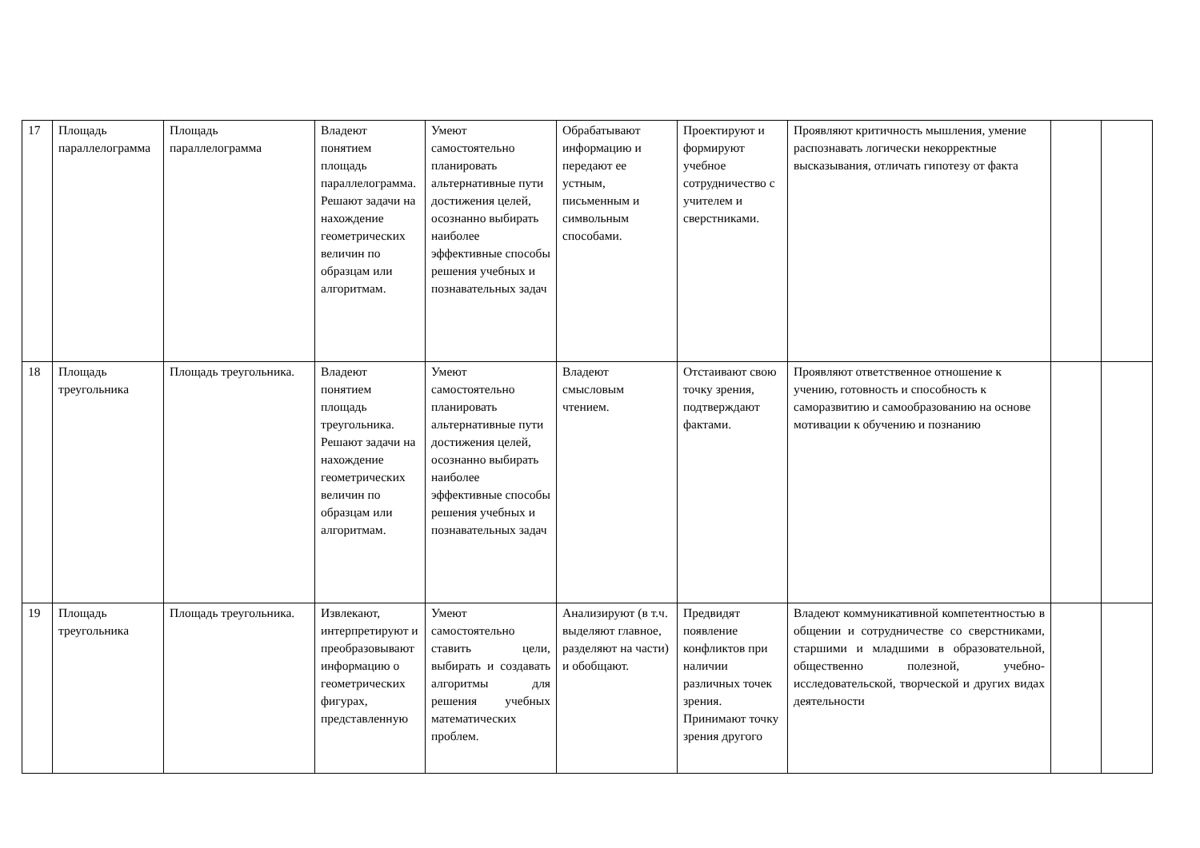| 17 | Площадь параллелограмма | Площадь параллелограмма | Владеют понятием площадь параллелограмма. Решают задачи на нахождение геометрических величин по образцам или алгоритмам. | Умеют самостоятельно планировать альтернативные пути достижения целей, осознанно выбирать наиболее эффективные способы решения учебных и познавательных задач | Обрабатывают информацию и передают ее устным, письменным и символьным способами. | Проектируют и формируют учебное сотрудничество с учителем и сверстниками. | Проявляют критичность мышления, умение распознавать логически некорректные высказывания, отличать гипотезу от факта | | |
| 18 | Площадь треугольника | Площадь треугольника. | Владеют понятием площадь треугольника. Решают задачи на нахождение геометрических величин по образцам или алгоритмам. | Умеют самостоятельно планировать альтернативные пути достижения целей, осознанно выбирать наиболее эффективные способы решения учебных и познавательных задач | Владеют смысловым чтением. | Отстаивают свою точку зрения, подтверждают фактами. | Проявляют ответственное отношение к учению, готовность и способность к саморазвитию и самообразованию на основе мотивации к обучению и познанию | | |
| 19 | Площадь треугольника | Площадь треугольника. | Извлекают, интерпретируют и преобразовывают информацию о геометрических фигурах, представленную | Умеют самостоятельно ставить цели, выбирать и создавать алгоритмы для решения учебных математических проблем. | Анализируют (в т.ч. выделяют главное, разделяют на части) и обобщают. | Предвидят появление конфликтов при наличии различных точек зрения. Принимают точку зрения другого | Владеют коммуникативной компетентностью в общении и сотрудничестве со сверстниками, старшими и младшими в образовательной, общественно полезной, учебно-исследовательской, творческой и других видах деятельности | | |